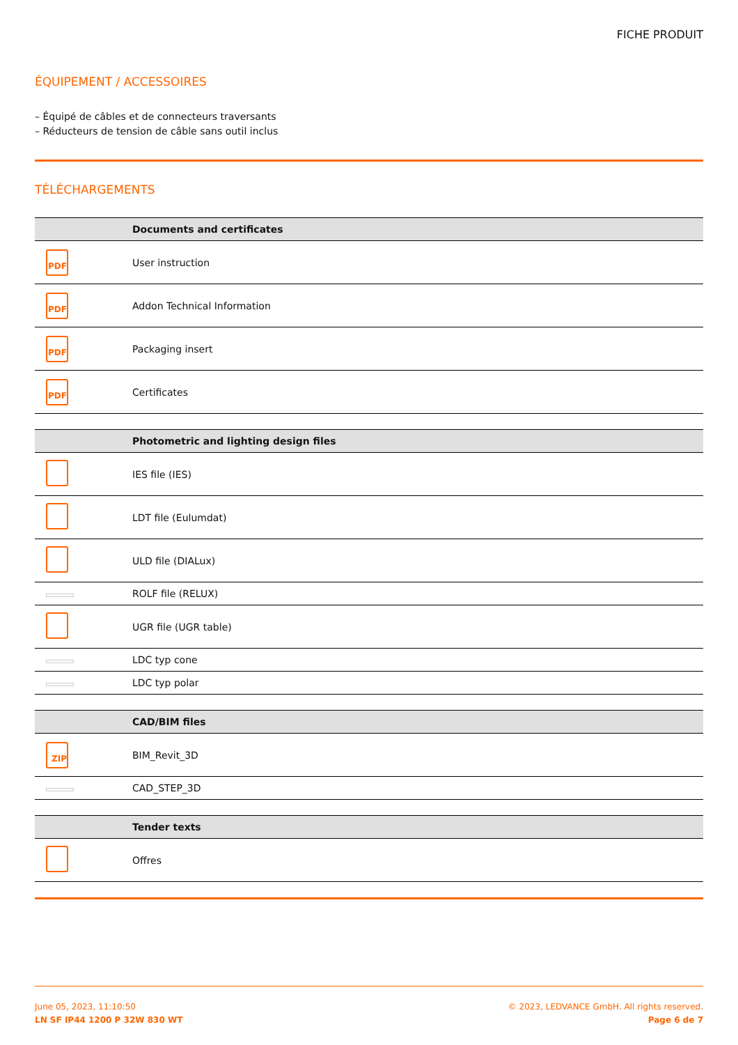FICHE PRODUIT
ÉQUIPEMENT / ACCESSOIRES
– Équipé de câbles et de connecteurs traversants
– Réducteurs de tension de câble sans outil inclus
TÉLÉCHARGEMENTS
| | Documents and certificates |
| --- | --- |
| PDF | User instruction |
| PDF | Addon Technical Information |
| PDF | Packaging insert |
| PDF | Certificates |
| | Photometric and lighting design files |
| --- | --- |
| | IES file (IES) |
| | LDT file (Eulumdat) |
| | ULD file (DIALux) |
| | ROLF file (RELUX) |
| | UGR file (UGR table) |
| | LDC typ cone |
| | LDC typ polar |
| | CAD/BIM files |
| --- | --- |
| ZIP | BIM_Revit_3D |
| | CAD_STEP_3D |
| | Tender texts |
| --- | --- |
| | Offres |
June 05, 2023, 11:10:50
LN SF IP44 1200 P 32W 830 WT
© 2023, LEDVANCE GmbH. All rights reserved.
Page 6 de 7